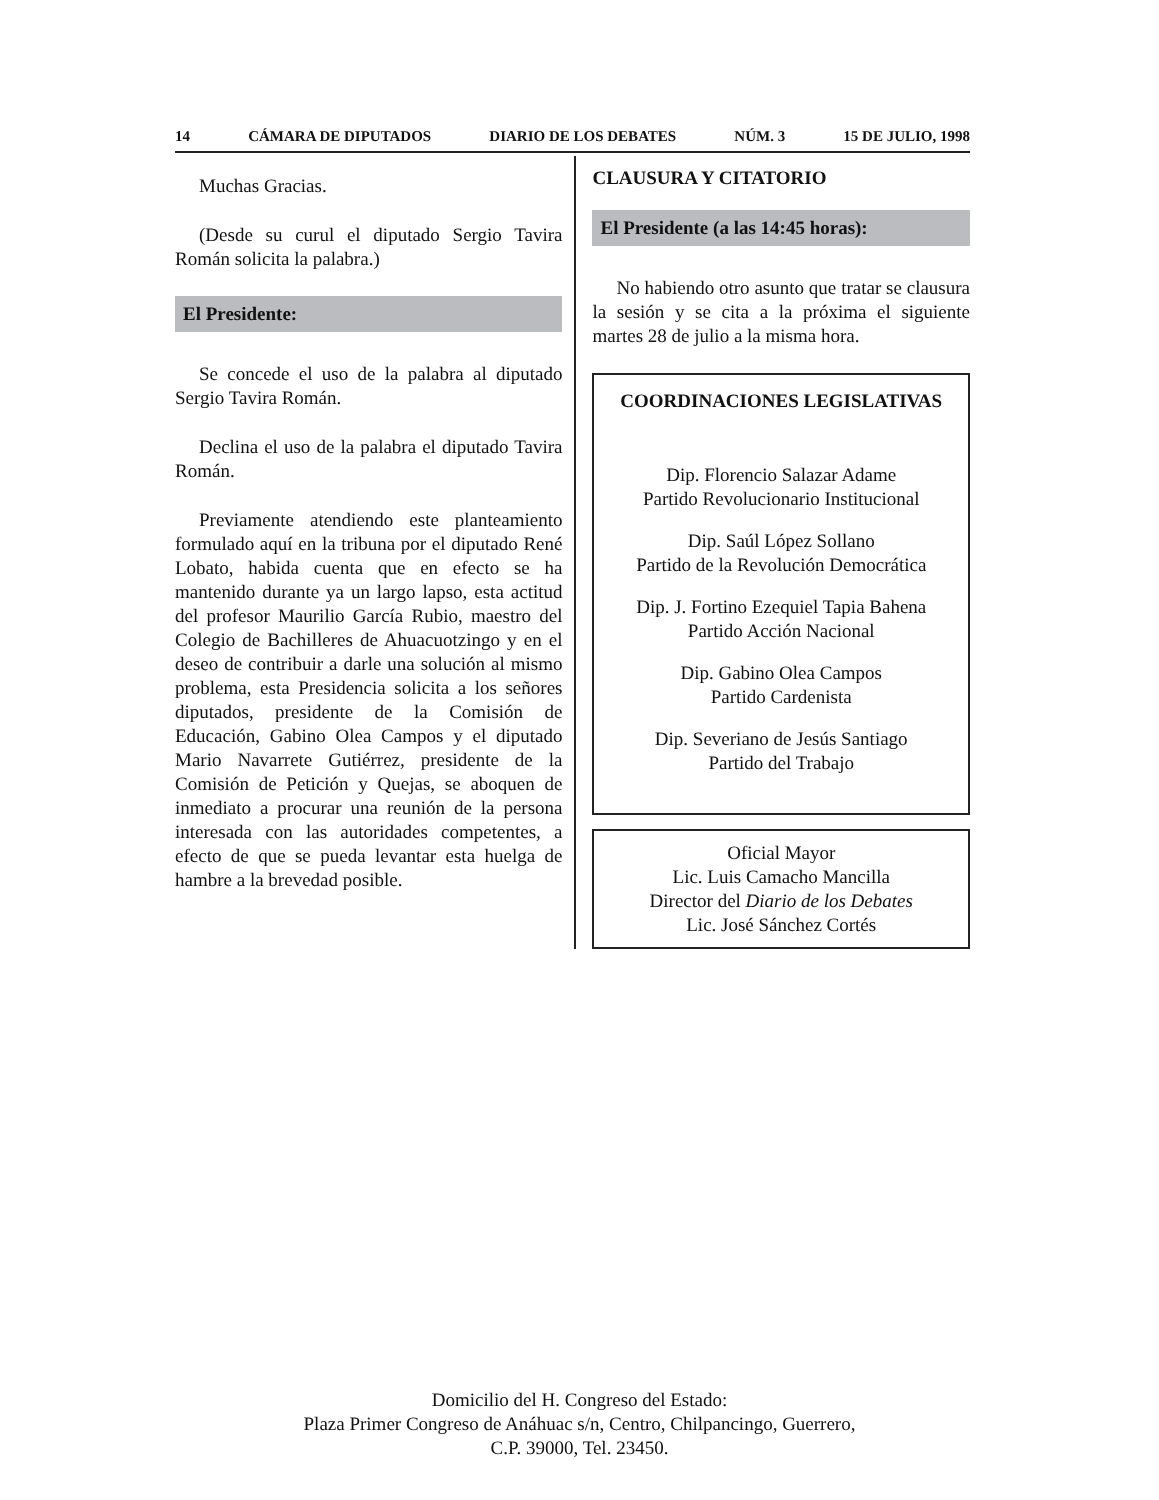14 CÁMARA DE DIPUTADOS DIARIO DE LOS DEBATES NÚM. 3 15 DE JULIO, 1998
Muchas Gracias.
(Desde su curul el diputado Sergio Tavira Román solicita la palabra.)
El Presidente:
Se concede el uso de la palabra al diputado Sergio Tavira Román.
Declina el uso de la palabra el diputado Tavira Román.
Previamente atendiendo este planteamiento formulado aquí en la tribuna por el diputado René Lobato, habida cuenta que en efecto se ha mantenido durante ya un largo lapso, esta actitud del profesor Maurilio García Rubio, maestro del Colegio de Bachilleres de Ahuacuotzingo y en el deseo de contribuir a darle una solución al mismo problema, esta Presidencia solicita a los señores diputados, presidente de la Comisión de Educación, Gabino Olea Campos y el diputado Mario Navarrete Gutiérrez, presidente de la Comisión de Petición y Quejas, se aboquen de inmediato a procurar una reunión de la persona interesada con las autoridades competentes, a efecto de que se pueda levantar esta huelga de hambre a la brevedad posible.
CLAUSURA Y CITATORIO
El Presidente (a las 14:45 horas):
No habiendo otro asunto que tratar se clausura la sesión y se cita a la próxima el siguiente martes 28 de julio a la misma hora.
COORDINACIONES LEGISLATIVAS
Dip. Florencio Salazar Adame
Partido Revolucionario Institucional
Dip. Saúl López Sollano
Partido de la Revolución Democrática
Dip. J. Fortino Ezequiel Tapia Bahena
Partido Acción Nacional
Dip. Gabino Olea Campos
Partido Cardenista
Dip. Severiano de Jesús Santiago
Partido del Trabajo
Oficial Mayor
Lic. Luis Camacho Mancilla
Director del Diario de los Debates
Lic. José Sánchez Cortés
Domicilio del H. Congreso del Estado:
Plaza Primer Congreso de Anáhuac s/n, Centro, Chilpancingo, Guerrero,
C.P. 39000, Tel. 23450.